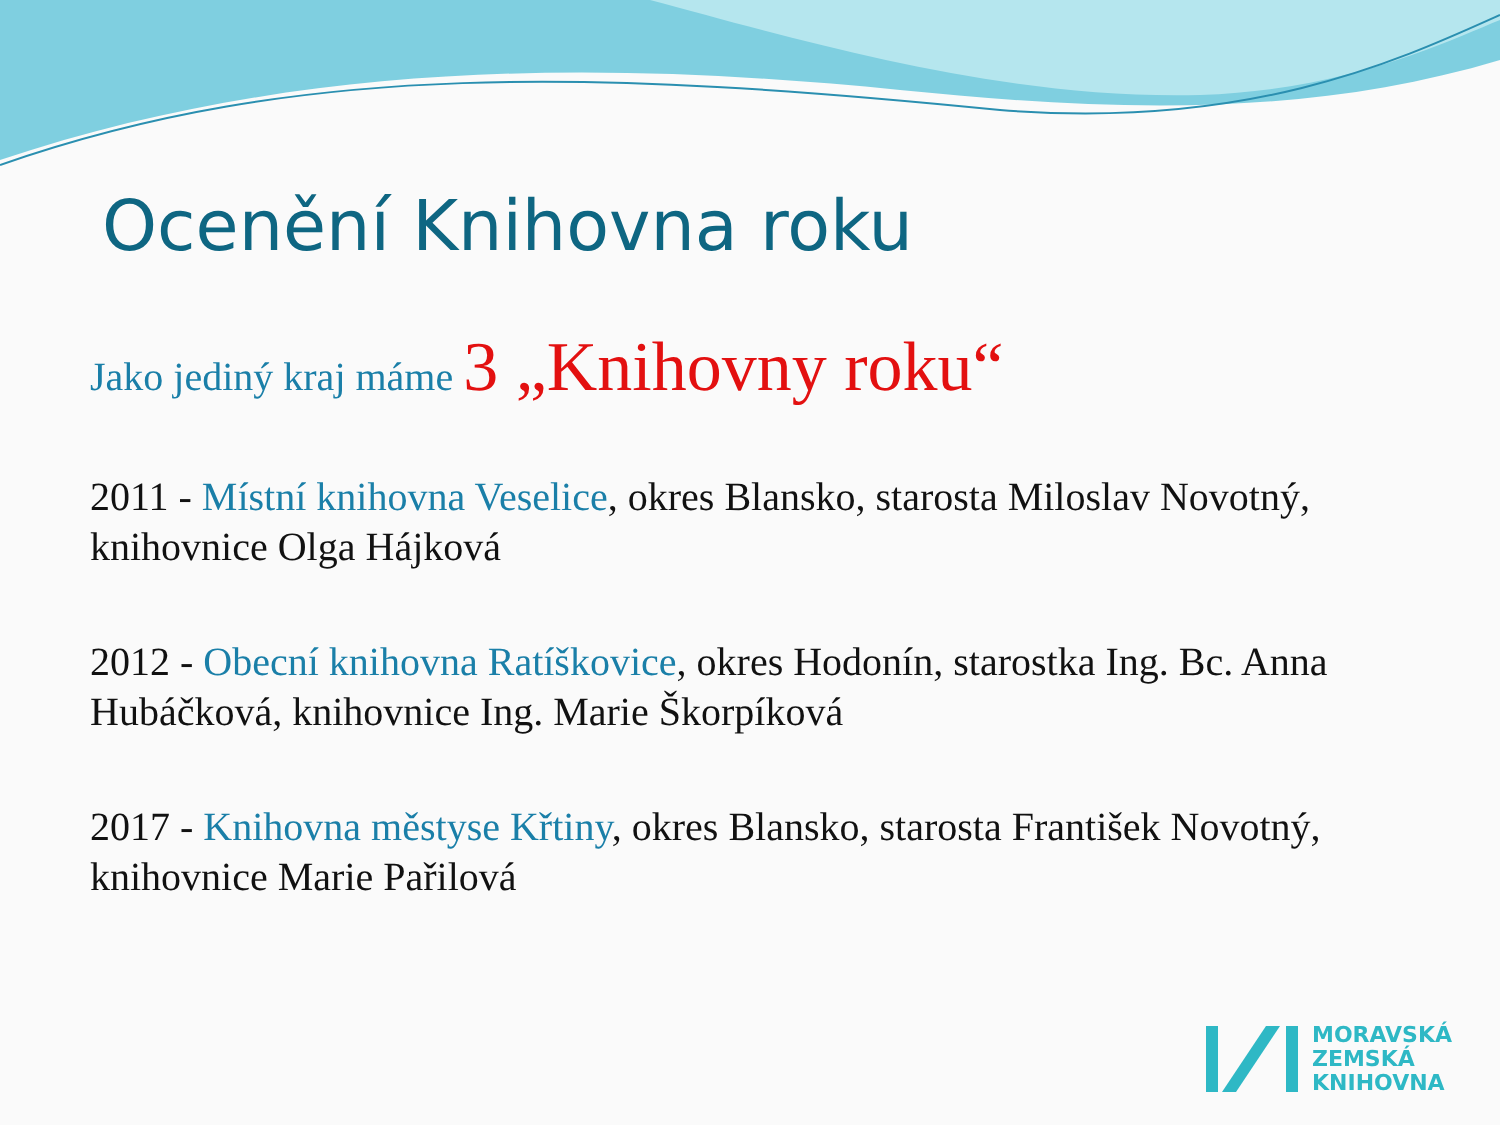Ocenění Knihovna roku
Jako jediný kraj máme 3 „Knihovny roku“
2011 - Místní knihovna Veselice, okres Blansko, starosta Miloslav Novotný, knihovnice Olga Hájková
2012 - Obecní knihovna Ratíškovice, okres Hodonín, starostka Ing. Bc. Anna Hubáčková, knihovnice Ing. Marie Škorpíková
2017 - Knihovna městyse Křtiny, okres Blansko, starosta František Novotný, knihovnice Marie Pařilová
MORAVSKÁ
ZEMSKÁ
KNIHOVNA